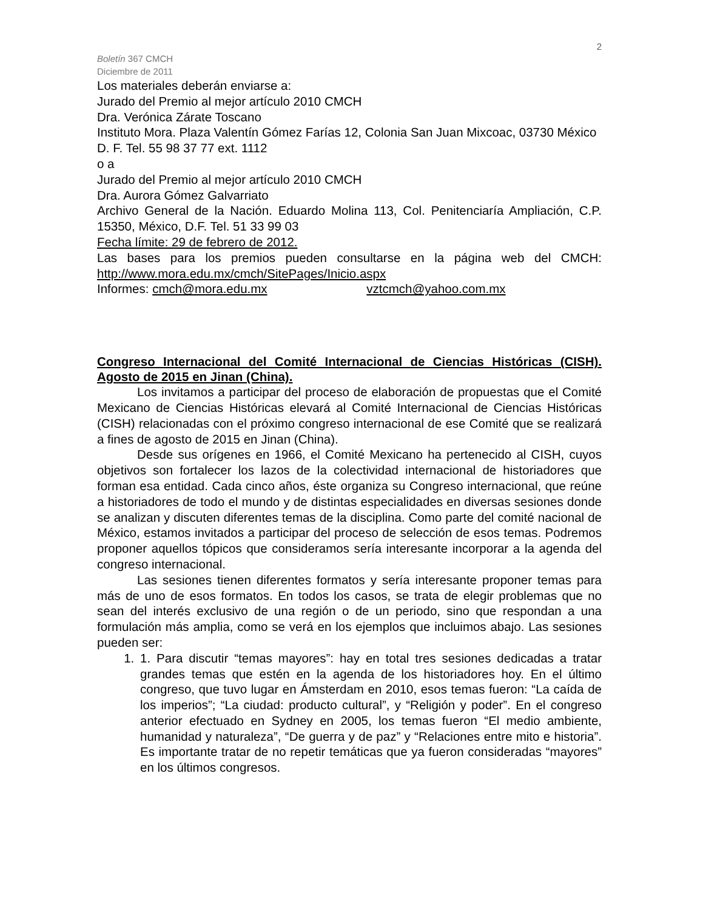2
Boletín 367 CMCH
Diciembre de 2011
Los materiales deberán enviarse a:
Jurado del Premio al mejor artículo 2010 CMCH
Dra. Verónica Zárate Toscano
Instituto Mora. Plaza Valentín Gómez Farías 12, Colonia San Juan Mixcoac, 03730 México D. F. Tel. 55 98 37 77 ext. 1112
o a
Jurado del Premio al mejor artículo 2010 CMCH
Dra. Aurora Gómez Galvarriato
Archivo General de la Nación. Eduardo Molina 113, Col. Penitenciaría Ampliación, C.P. 15350, México, D.F. Tel. 51 33 99 03
Fecha límite: 29 de febrero de 2012.
Las bases para los premios pueden consultarse en la página web del CMCH: http://www.mora.edu.mx/cmch/SitePages/Inicio.aspx
Informes: cmch@mora.edu.mx vztcmch@yahoo.com.mx
Congreso Internacional del Comité Internacional de Ciencias Históricas (CISH). Agosto de 2015 en Jinan (China).
Los invitamos a participar del proceso de elaboración de propuestas que el Comité Mexicano de Ciencias Históricas elevará al Comité Internacional de Ciencias Históricas (CISH) relacionadas con el próximo congreso internacional de ese Comité que se realizará a fines de agosto de 2015 en Jinan (China).
Desde sus orígenes en 1966, el Comité Mexicano ha pertenecido al CISH, cuyos objetivos son fortalecer los lazos de la colectividad internacional de historiadores que forman esa entidad. Cada cinco años, éste organiza su Congreso internacional, que reúne a historiadores de todo el mundo y de distintas especialidades en diversas sesiones donde se analizan y discuten diferentes temas de la disciplina. Como parte del comité nacional de México, estamos invitados a participar del proceso de selección de esos temas. Podremos proponer aquellos tópicos que consideramos sería interesante incorporar a la agenda del congreso internacional.
Las sesiones tienen diferentes formatos y sería interesante proponer temas para más de uno de esos formatos. En todos los casos, se trata de elegir problemas que no sean del interés exclusivo de una región o de un periodo, sino que respondan a una formulación más amplia, como se verá en los ejemplos que incluimos abajo. Las sesiones pueden ser:
1. 1. Para discutir “temas mayores”: hay en total tres sesiones dedicadas a tratar grandes temas que estén en la agenda de los historiadores hoy. En el último congreso, que tuvo lugar en Ámsterdam en 2010, esos temas fueron: “La caída de los imperios”; “La ciudad: producto cultural”, y “Religión y poder”. En el congreso anterior efectuado en Sydney en 2005, los temas fueron “El medio ambiente, humanidad y naturaleza”, “De guerra y de paz” y “Relaciones entre mito e historia”. Es importante tratar de no repetir temáticas que ya fueron consideradas “mayores” en los últimos congresos.